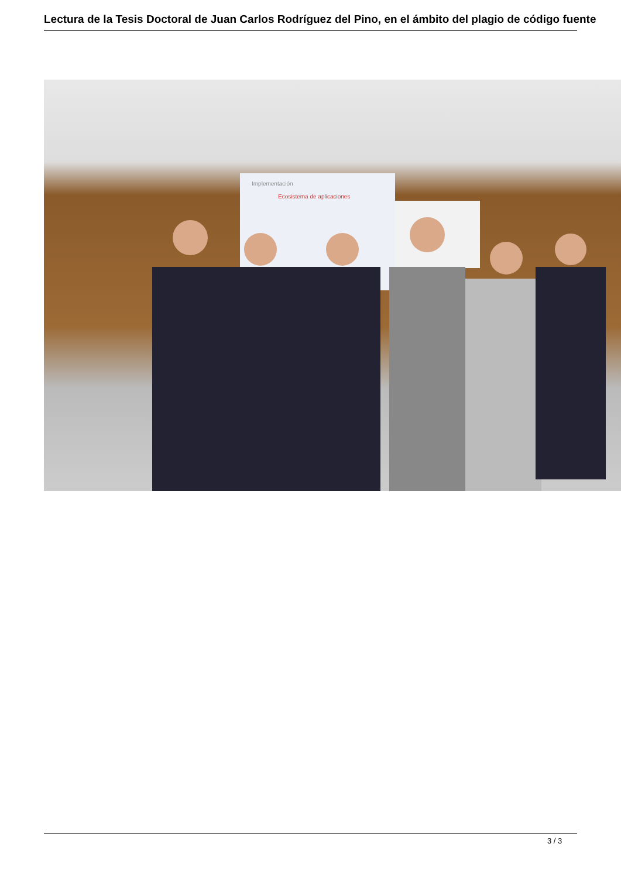Lectura de la Tesis Doctoral de Juan Carlos Rodríguez del Pino, en el ámbito del plagio de código fuente
Implementación
Ecosistema de aplicaciones
3 / 3